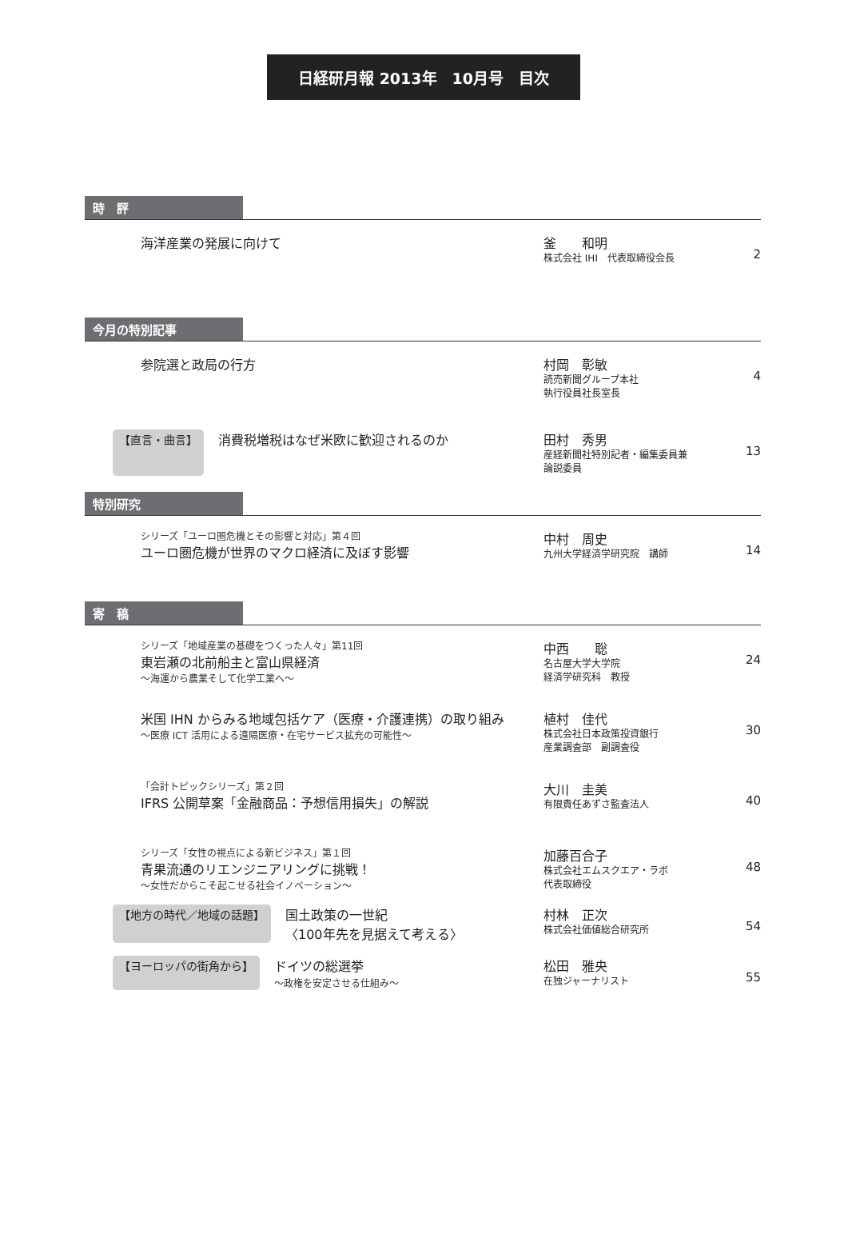日経研月報 2013年　10月号　目次
時　評
海洋産業の発展に向けて 釜　　和明
株式会社 IHI　代表取締役会長
2
今月の特別記事
参院選と政局の行方 村岡　彰敏
読売新聞グループ本社
執行役員社長室長
4
【直言・曲言】 消費税増税はなぜ米欧に歓迎されるのか 田村　秀男
産経新聞社特別記者・編集委員兼
論説委員
13
特別研究
シリーズ「ユーロ圏危機とその影響と対応」第４回
ユーロ圏危機が世界のマクロ経済に及ぼす影響
中村　周史
九州大学経済学研究院　講師
14
寄　稿
シリーズ「地域産業の基礎をつくった人々」第11回
東岩瀬の北前船主と富山県経済
～海運から農業そして化学工業へ～
中西　　聡
名古屋大学大学院
経済学研究科　教授
24
米国 IHN からみる地域包括ケア（医療・介護連携）の取り組み
～医療 ICT 活用による遠隔医療・在宅サービス拡充の可能性～
植村　佳代
株式会社日本政策投資銀行
産業調査部　副調査役
30
「会計トピックシリーズ」第２回
IFRS 公開草案「金融商品：予想信用損失」の解説
大川　圭美
有限責任あずさ監査法人
40
シリーズ「女性の視点による新ビジネス」第１回
青果流通のリエンジニアリングに挑戦！
～女性だからこそ起こせる社会イノベーション～
加藤百合子
株式会社エムスクエア・ラボ
代表取締役
48
【地方の時代／地域の話題】 国土政策の一世紀
〈100年先を見据えて考える〉
村林　正次
株式会社価値総合研究所
54
【ヨーロッパの街角から】 ドイツの総選挙
～政権を安定させる仕組み～
松田　雅央
在独ジャーナリスト
55